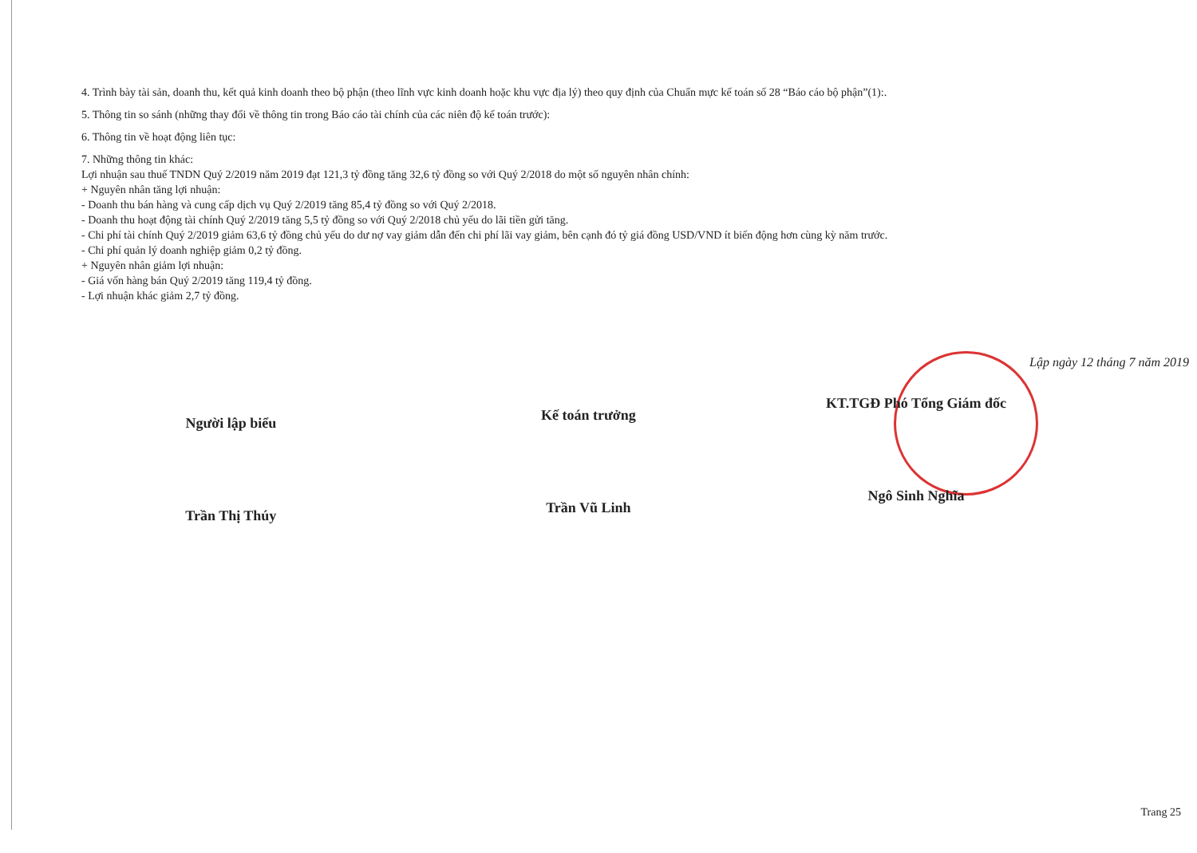4. Trình bày tài sản, doanh thu, kết quả kinh doanh theo bộ phận (theo lĩnh vực kinh doanh hoặc khu vực địa lý) theo quy định của Chuẩn mực kế toán số 28 “Báo cáo bộ phận”(1):.
5. Thông tin so sánh (những thay đổi về thông tin trong Báo cáo tài chính của các niên độ kế toán trước):
6. Thông tin về hoạt động liên tục:
7. Những thông tin khác:
Lợi nhuận sau thuế TNDN Quý 2/2019 năm 2019 đạt 121,3 tỷ đồng tăng 32,6 tỷ đồng so với Quý 2/2018 do một số nguyên nhân chính:
+ Nguyên nhân tăng lợi nhuận:
- Doanh thu bán hàng và cung cấp dịch vụ Quý 2/2019 tăng 85,4 tỷ đồng so với Quý 2/2018.
- Doanh thu hoạt động tài chính Quý 2/2019 tăng 5,5 tỷ đồng so với Quý 2/2018 chủ yếu do lãi tiền gửi tăng.
- Chi phí tài chính Quý 2/2019 giảm 63,6 tỷ đồng chủ yếu do dư nợ vay giảm dẫn đến chi phí lãi vay giảm, bên cạnh đó tỷ giá đồng USD/VND ít biến động hơn cùng kỳ năm trước.
- Chi phí quản lý doanh nghiệp giảm 0,2 tỷ đồng.
+ Nguyên nhân giảm lợi nhuận:
- Giá vốn hàng bán Quý 2/2019 tăng 119,4 tỷ đồng.
- Lợi nhuận khác giảm 2,7 tỷ đồng.
Lập ngày 12 tháng 7 năm 2019
Người lập biểu
Trần Thị Thúy
Kế toán trưởng
Trần Vũ Linh
KT.TGĐ Phó Tổng Giám đốc
Ngô Sinh Nghĩa
Trang 25